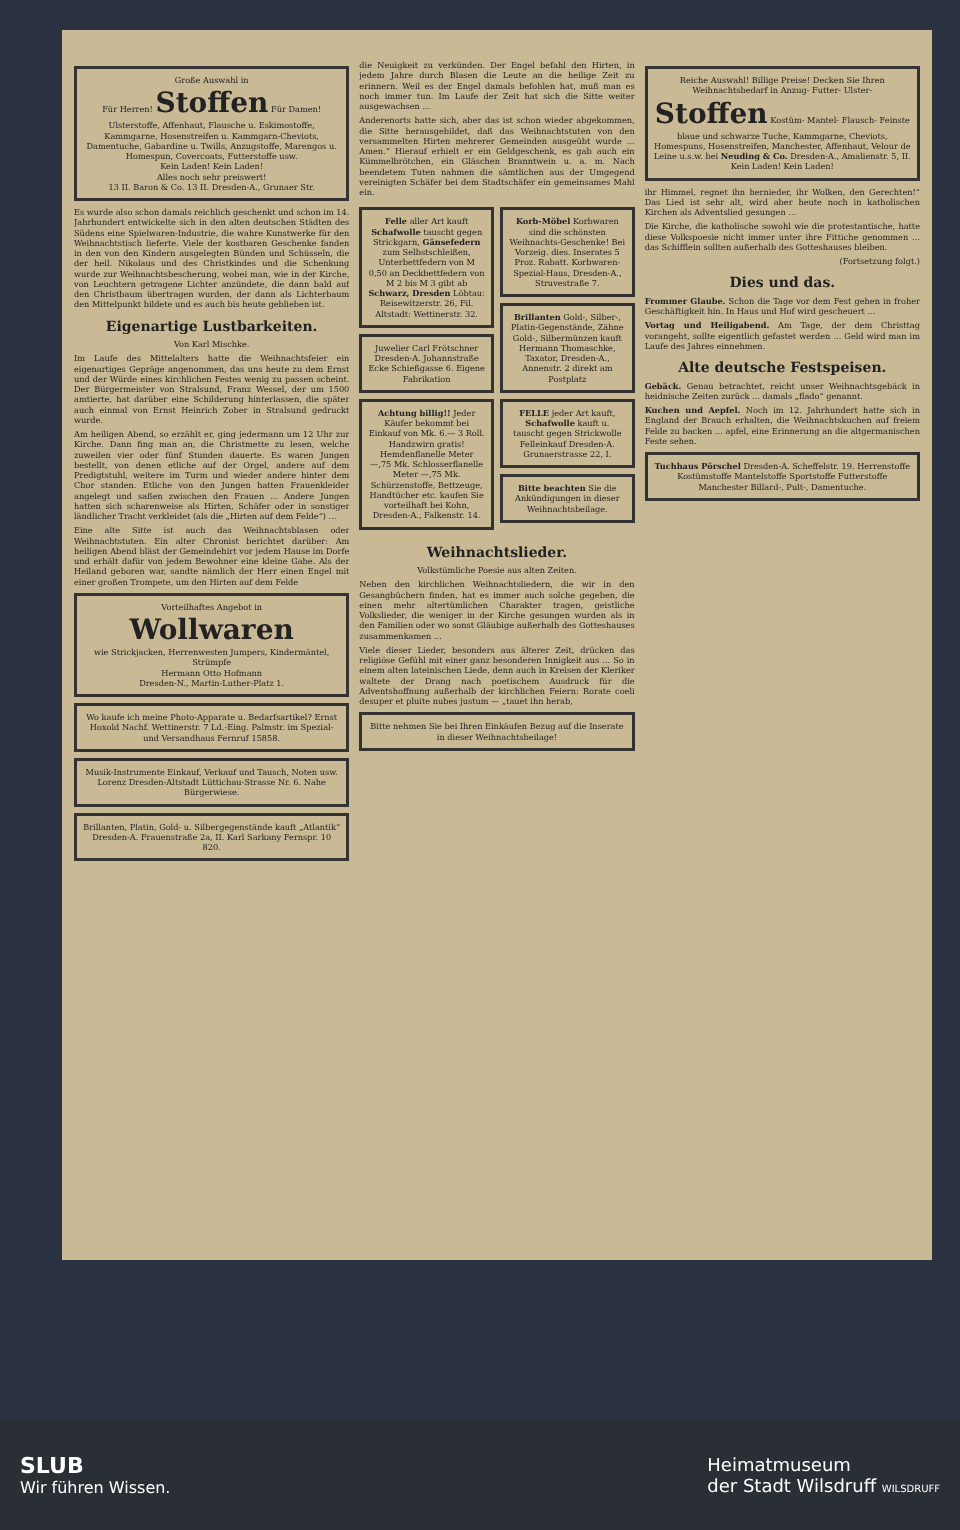Große Auswahl in
Für Herren! Stoffen Für Damen!
Ulsterstoffe, Affenhaut, Flausche u. Eskimostoffe, Kammgarne, Hosenstreifen u. Kammgarn-Cheviots, Damentuche, Gabardine u. Twills, Anzugstoffe, Marengos u. Homespun, Covercoats, Futterstoffe usw.
Kein Laden! Kein Laden!
Alles noch sehr preiswert!
13 II. Baron & Co. 13 II. Dresden-A., Grunaer Str.
Es wurde also schon damals reichlich geschenkt und schon im 14. Jahrhundert entwickelte sich in den alten deutschen Städten des Südens eine Spielwaren-Industrie, die wahre Kunstwerke für den Weihnachtstisch lieferte. Viele der kostbaren Geschenke fanden in den von den Kindern ausgelegten Bünden und Schüsseln, die der heil. Nikolaus und des Christkindes und die Schenkung wurde zur Weihnachtsbescherung, wobei man, wie in der Kirche, von Leuchtern getragene Lichter anzündete, die dann bald auf den Christbaum übertragen wurden, der dann als Lichterbaum den Mittelpunkt bildete und es auch bis heute geblieben ist.
Eigenartige Lustbarkeiten.
Von Karl Mischke.
Im Laufe des Mittelalters hatte die Weihnachtsfeier ein eigenartiges Gepräge angenommen, das uns heute zu dem Ernst und der Würde eines kirchlichen Festes wenig zu passen scheint. Der Bürgermeister von Stralsund, Franz Wessel, der um 1500 amtierte, hat darüber eine Schilderung hinterlassen, die später auch einmal von Ernst Heinrich Zober in Stralsund gedruckt wurde.
Am heiligen Abend, so erzählt er, ging jedermann um 12 Uhr zur Kirche. Dann fing man an, die Christmette zu lesen, welche zuweilen vier oder fünf Stunden dauerte. Es waren Jungen bestellt, von denen etliche auf der Orgel, andere auf dem Predigtstuhl, weitere im Turm und wieder andere hinter dem Chor standen. Etliche von den Jungen hatten Frauenkleider angelegt und saßen zwischen den Frauen ... Andere Jungen hatten sich scharenweise als Hirten, Schäfer oder in sonstiger ländlicher Tracht verkleidet (als die „Hirten auf dem Felde“) ...
Eine alte Sitte ist auch das Weihnachtsblasen oder Weihnachtstuten. Ein alter Chronist berichtet darüber: Am heiligen Abend bläst der Gemeindehirt vor jedem Hause im Dorfe und erhält dafür von jedem Bewohner eine kleine Gabe. Als der Heiland geboren war, sandte nämlich der Herr einen Engel mit einer großen Trompete, um den Hirten auf dem Felde
Vorteilhaftes Angebot in
Wollwaren
wie Strickjacken, Herrenwesten Jumpers, Kindermäntel, Strümpfe
Hermann Otto Hofmann
Dresden-N., Martin-Luther-Platz 1.
Wo kaufe ich meine Photo-Apparate u. Bedarfsartikel? Ernst Hoxold Nachf. Wettinerstr. 7 Ld.-Eing. Palmstr. im Spezial- und Versandhaus Fernruf 15858.
Musik-Instrumente Einkauf, Verkauf und Tausch, Noten usw. Lorenz Dresden-Altstadt Lüttichau-Strasse Nr. 6. Nahe Bürgerwiese.
Brillanten, Platin, Gold- u. Silbergegenstände kauft „Atlantik“ Dresden-A. Frauenstraße 2a, II. Karl Sarkany Fernspr. 10 820.
die Neuigkeit zu verkünden. Der Engel befahl den Hirten, in jedem Jahre durch Blasen die Leute an die heilige Zeit zu erinnern. Weil es der Engel damals befohlen hat, muß man es noch immer tun. Im Laufe der Zeit hat sich die Sitte weiter ausgewachsen ...
Anderenorts hatte sich, aber das ist schon wieder abgekommen, die Sitte herausgebildet, daß das Weihnachtstuten von den versammelten Hirten mehrerer Gemeinden ausgeübt wurde ... Amen.“ Hierauf erhielt er ein Geldgeschenk, es gab auch ein Kümmelbrötchen, ein Gläschen Branntwein u. a. m. Nach beendetem Tuten nahmen die sämtlichen aus der Umgegend vereinigten Schäfer bei dem Stadtschäfer ein gemeinsames Mahl ein.
Felle aller Art kauft Schafwolle tauscht gegen Strickgarn, Gänsefedern zum Selbstschleißen, Unterbettfedern von M 0,50 an Deckbettfedern von M 2 bis M 3 gibt ab Schwarz, Dresden Löbtau: Reisewitzerstr. 26, Fil. Altstadt: Wettinerstr. 32.
Juwelier Carl Frötschner Dresden-A. Johannstraße Ecke Schießgasse 6. Eigene Fabrikation
Achtung billig!! Jeder Käufer bekommt bei Einkauf von Mk. 6.— 3 Roll. Handzwirn gratis! Hemdenflanelle Meter —,75 Mk. Schlosserflanelle Meter —,75 Mk. Schürzenstoffe, Bettzeuge, Handtücher etc. kaufen Sie vorteilhaft bei Kohn, Dresden-A., Falkenstr. 14.
Korb-Möbel Korbwaren sind die schönsten Weihnachts-Geschenke! Bei Vorzeig. dies. Inserates 5 Proz. Rabatt. Korbwaren-Spezial-Haus, Dresden-A., Struvestraße 7.
Brillanten Gold-, Silber-, Platin-Gegenstände, Zähne Gold-, Silbermünzen kauft Hermann Thomaschke, Taxator, Dresden-A., Annenstr. 2 direkt am Postplatz
FELLE jeder Art kauft, Schafwolle kauft u. tauscht gegen Strickwolle Felleinkauf Dresden-A. Grunaerstrasse 22, I.
Bitte beachten Sie die Ankündigungen in dieser Weihnachtsbeilage.
Weihnachtslieder.
Volkstümliche Poesie aus alten Zeiten.
Neben den kirchlichen Weihnachtsliedern, die wir in den Gesangbüchern finden, hat es immer auch solche gegeben, die einen mehr altertümlichen Charakter tragen, geistliche Volkslieder, die weniger in der Kirche gesungen wurden als in den Familien oder wo sonst Gläubige außerhalb des Gotteshauses zusammenkamen ...
Viele dieser Lieder, besonders aus älterer Zeit, drücken das religiöse Gefühl mit einer ganz besonderen Innigkeit aus ... So in einem alten lateinischen Liede, denn auch in Kreisen der Kleriker waltete der Drang nach poetischem Ausdruck für die Adventshoffnung außerhalb der kirchlichen Feiern: Rorate coeli desuper et pluite nubes justum — „tauet ihn herab,
Bitte nehmen Sie bei Ihren Einkäufen Bezug auf die Inserate in dieser Weihnachtsbeilage!
Reiche Auswahl! Billige Preise! Decken Sie Ihren Weihnachtsbedarf in Anzug- Futter- Ulster- Stoffen Kostüm- Mantel- Flausch- Feinste blaue und schwarze Tuche, Kammgarne, Cheviots, Homespuns, Hosenstreifen, Manchester, Affenhaut, Velour de Leine u.s.w. bei Neuding & Co. Dresden-A., Amalienstr. 5, II. Kein Laden! Kein Laden!
ihr Himmel, regnet ihn hernieder, ihr Wolken, den Gerechten!“ Das Lied ist sehr alt, wird aber heute noch in katholischen Kirchen als Adventslied gesungen ...
Die Kirche, die katholische sowohl wie die protestantische, hatte diese Volkspoesie nicht immer unter ihre Fittiche genommen ... das Schifflein sollten außerhalb des Gotteshauses bleiben.
(Fortsetzung folgt.)
Dies und das.
Frommer Glaube. Schon die Tage vor dem Fest gehen in froher Geschäftigkeit hin. In Haus und Hof wird gescheuert ...
Vortag und Heiligabend. Am Tage, der dem Christtag vorangeht, sollte eigentlich gefastet werden ... Geld wird man im Laufe des Jahres einnehmen.
Alte deutsche Festspeisen.
Gebäck. Genau betrachtet, reicht unser Weihnachtsgebäck in heidnische Zeiten zurück ... damals „flado“ genannt.
Kuchen und Aepfel. Noch im 12. Jahrhundert hatte sich in England der Brauch erhalten, die Weihnachtskuchen auf freiem Felde zu backen ... apfel, eine Erinnerung an die altgermanischen Feste sehen.
Tuchhaus Pörschel Dresden-A. Scheffelstr. 19. Herrenstoffe Kostümstoffe Mantelstoffe Sportstoffe Futterstoffe Manchester Billard-, Pult-, Damentuche.
SLUB
Wir führen Wissen.
Heimatmuseum
der Stadt Wilsdruff WILSDRUFF